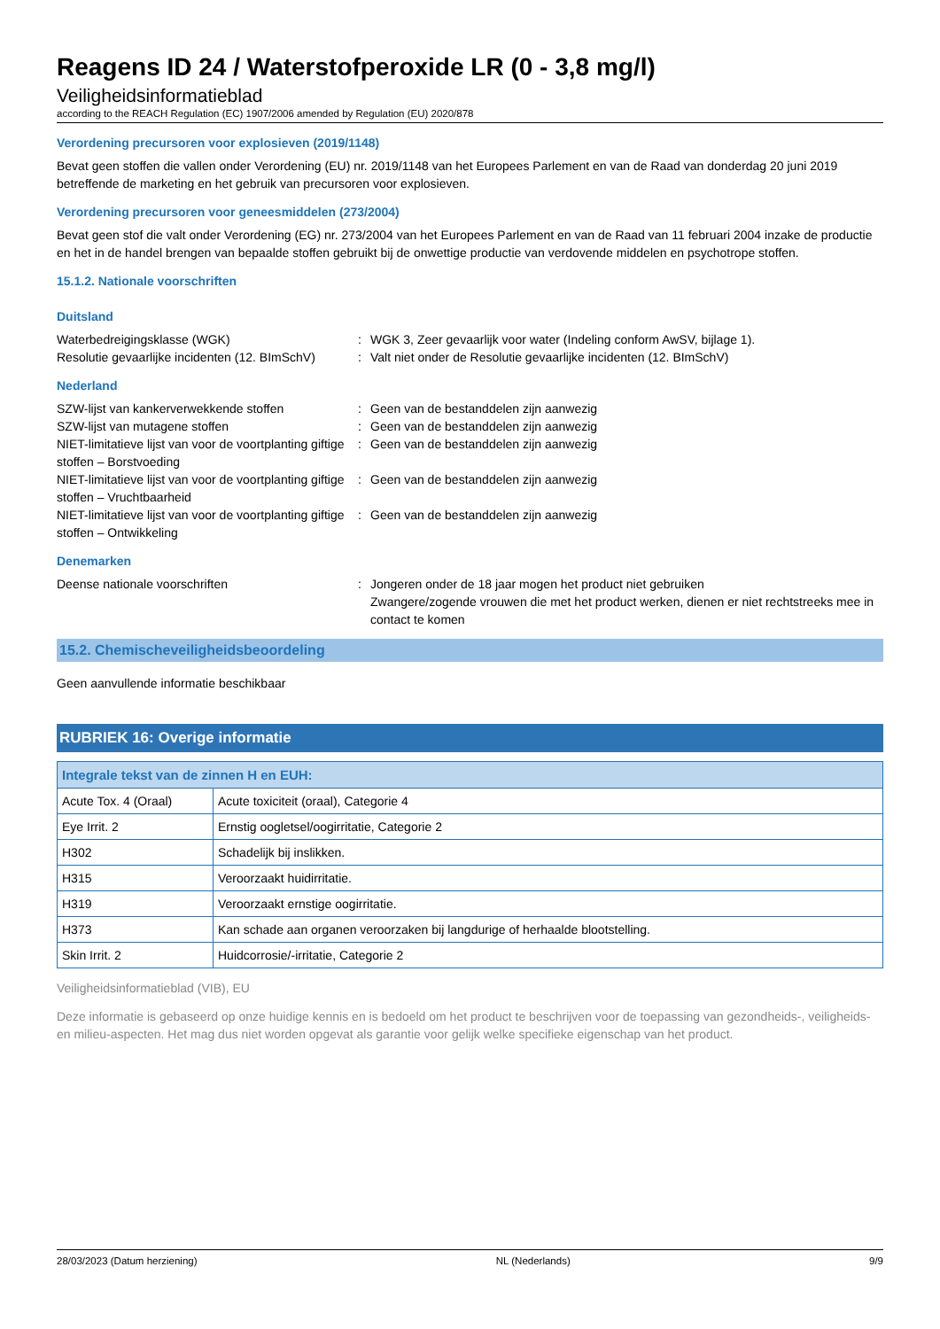Reagens ID 24 / Waterstofperoxide LR (0 - 3,8 mg/l)
Veiligheidsinformatieblad
according to the REACH Regulation (EC) 1907/2006 amended by Regulation (EU) 2020/878
Verordening precursoren voor explosieven (2019/1148)
Bevat geen stoffen die vallen onder Verordening (EU) nr. 2019/1148 van het Europees Parlement en van de Raad van donderdag 20 juni 2019 betreffende de marketing en het gebruik van precursoren voor explosieven.
Verordening precursoren voor geneesmiddelen (273/2004)
Bevat geen stof die valt onder Verordening (EG) nr. 273/2004 van het Europees Parlement en van de Raad van 11 februari 2004 inzake de productie en het in de handel brengen van bepaalde stoffen gebruikt bij de onwettige productie van verdovende middelen en psychotrope stoffen.
15.1.2. Nationale voorschriften
Duitsland
Waterbedreigingsklasse (WGK) : WGK 3, Zeer gevaarlijk voor water (Indeling conform AwSV, bijlage 1).
Resolutie gevaarlijke incidenten (12. BImSchV)
: Valt niet onder de Resolutie gevaarlijke incidenten (12. BImSchV)
Nederland
SZW-lijst van kankerverwekkende stoffen : Geen van de bestanddelen zijn aanwezig
SZW-lijst van mutagene stoffen : Geen van de bestanddelen zijn aanwezig
NIET-limitatieve lijst van voor de voortplanting giftige stoffen – Borstvoeding
: Geen van de bestanddelen zijn aanwezig
NIET-limitatieve lijst van voor de voortplanting giftige stoffen – Vruchtbaarheid
: Geen van de bestanddelen zijn aanwezig
NIET-limitatieve lijst van voor de voortplanting giftige stoffen – Ontwikkeling
: Geen van de bestanddelen zijn aanwezig
Denemarken
Deense nationale voorschriften : Jongeren onder de 18 jaar mogen het product niet gebruiken
Zwangere/zogende vrouwen die met het product werken, dienen er niet rechtstreeks mee in contact te komen
15.2. Chemischeveiligheidsbeoordeling
Geen aanvullende informatie beschikbaar
RUBRIEK 16: Overige informatie
| Integrale tekst van de zinnen H en EUH: | |
| --- | --- |
| Acute Tox. 4 (Oraal) | Acute toxiciteit (oraal), Categorie 4 |
| Eye Irrit. 2 | Ernstig oogletsel/oogirritatie, Categorie 2 |
| H302 | Schadelijk bij inslikken. |
| H315 | Veroorzaakt huidirritatie. |
| H319 | Veroorzaakt ernstige oogirritatie. |
| H373 | Kan schade aan organen veroorzaken bij langdurige of herhaalde blootstelling. |
| Skin Irrit. 2 | Huidcorrosie/-irritatie, Categorie 2 |
Veiligheidsinformatieblad (VIB), EU
Deze informatie is gebaseerd op onze huidige kennis en is bedoeld om het product te beschrijven voor de toepassing van gezondheids-, veiligheids-en milieu-aspecten. Het mag dus niet worden opgevat als garantie voor gelijk welke specifieke eigenschap van het product.
28/03/2023 (Datum herziening) NL (Nederlands) 9/9